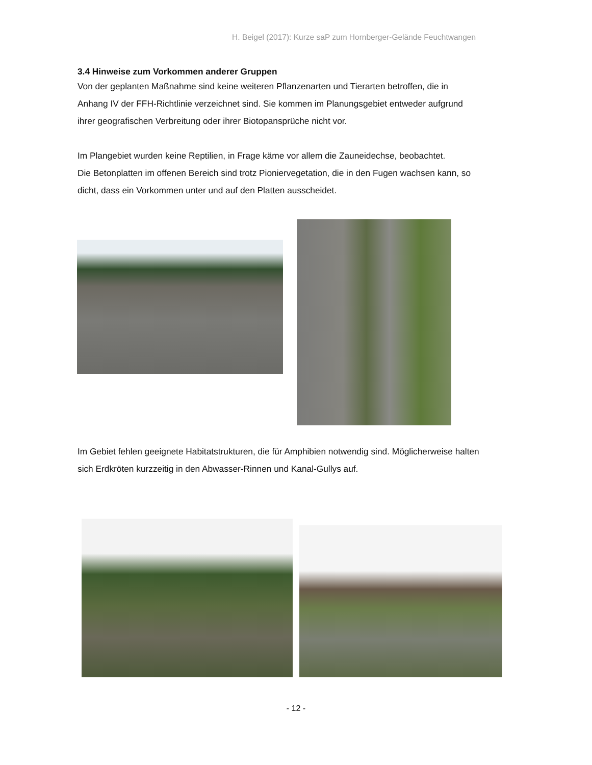H. Beigel (2017): Kurze saP zum Hornberger-Gelände Feuchtwangen
3.4 Hinweise zum Vorkommen anderer Gruppen
Von der geplanten Maßnahme sind keine weiteren Pflanzenarten und Tierarten betroffen, die in Anhang IV der FFH-Richtlinie verzeichnet sind. Sie kommen im Planungsgebiet entweder aufgrund ihrer geografischen Verbreitung oder ihrer Biotopansprüche nicht vor.
Im Plangebiet wurden keine Reptilien, in Frage käme vor allem die Zauneidechse, beobachtet.
Die Betonplatten im offenen Bereich sind trotz Pioniervegetation, die in den Fugen wachsen kann, so dicht, dass ein Vorkommen unter und auf den Platten ausscheidet.
Im Gebiet fehlen geeignete Habitatstrukturen, die für Amphibien notwendig sind. Möglicherweise halten sich Erdkröten kurzzeitig in den Abwasser-Rinnen und Kanal-Gullys auf.
- 12 -